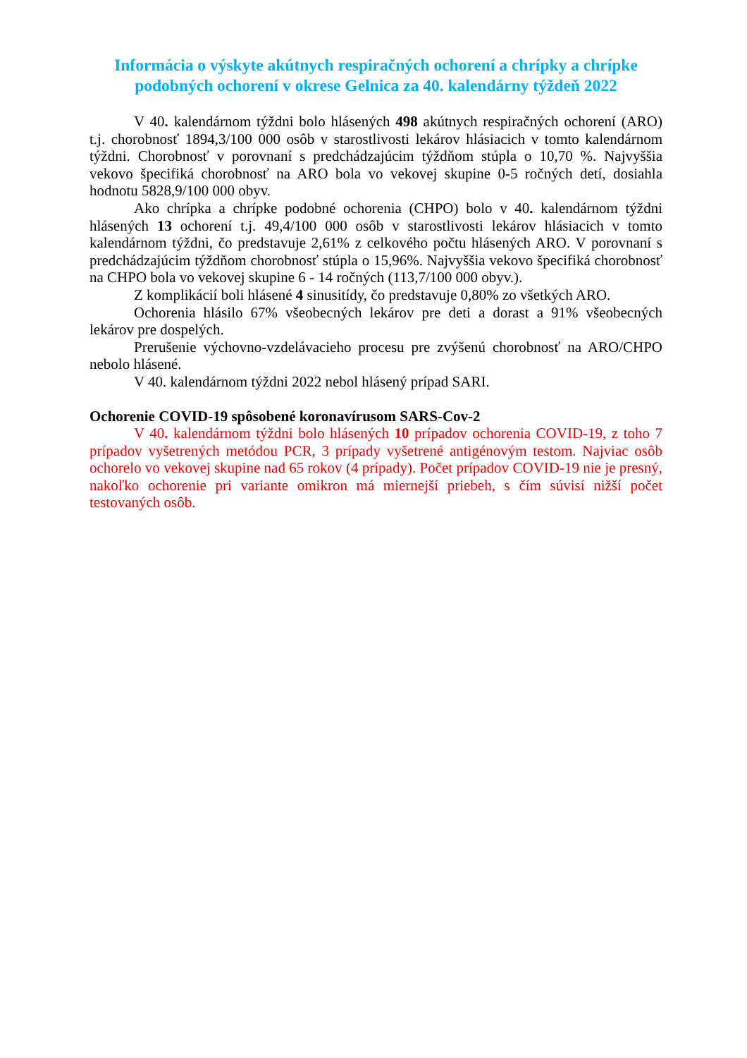Informácia o výskyte akútnych respiračných ochorení a chrípky a chrípke podobných ochorení v okrese Gelnica za 40. kalendárny týždeň 2022
V 40. kalendárnom týždni bolo hlásených 498 akútnych respiračných ochorení (ARO) t.j. chorobnosť 1894,3/100 000 osôb v starostlivosti lekárov hlásiacich v tomto kalendárnom týždni. Chorobnosť v porovnaní s predchádzajúcim týždňom stúpla o 10,70 %. Najvyššia vekovo špecifiká chorobnosť na ARO bola vo vekovej skupine 0-5 ročných detí, dosiahla hodnotu 5828,9/100 000 obyv.
Ako chrípka a chrípke podobné ochorenia (CHPO) bolo v 40. kalendárnom týždni hlásených 13 ochorení t.j. 49,4/100 000 osôb v starostlivosti lekárov hlásiacich v tomto kalendárnom týždni, čo predstavuje 2,61% z celkového počtu hlásených ARO. V porovnaní s predchádzajúcim týždňom chorobnosť stúpla o 15,96%. Najvyššia vekovo špecifiká chorobnosť na CHPO bola vo vekovej skupine 6 - 14 ročných (113,7/100 000 obyv.).
Z komplikácií boli hlásené 4 sinusitídy, čo predstavuje 0,80% zo všetkých ARO.
Ochorenia hlásilo 67% všeobecných lekárov pre deti a dorast a 91% všeobecných lekárov pre dospelých.
Prerušenie výchovno-vzdelávacieho procesu pre zvýšenú chorobnosť na ARO/CHPO nebolo hlásené.
V 40. kalendárnom týždni 2022 nebol hlásený prípad SARI.
Ochorenie COVID-19 spôsobené koronavírusom SARS-Cov-2
V 40. kalendárnom týždni bolo hlásených 10 prípadov ochorenia COVID-19, z toho 7 prípadov vyšetrených metódou PCR, 3 prípady vyšetrené antigénovým testom. Najviac osôb ochorelo vo vekovej skupine nad 65 rokov (4 prípady). Počet prípadov COVID-19 nie je presný, nakoľko ochorenie pri variante omikron má miernejší priebeh, s čím súvisí nižší počet testovaných osôb.